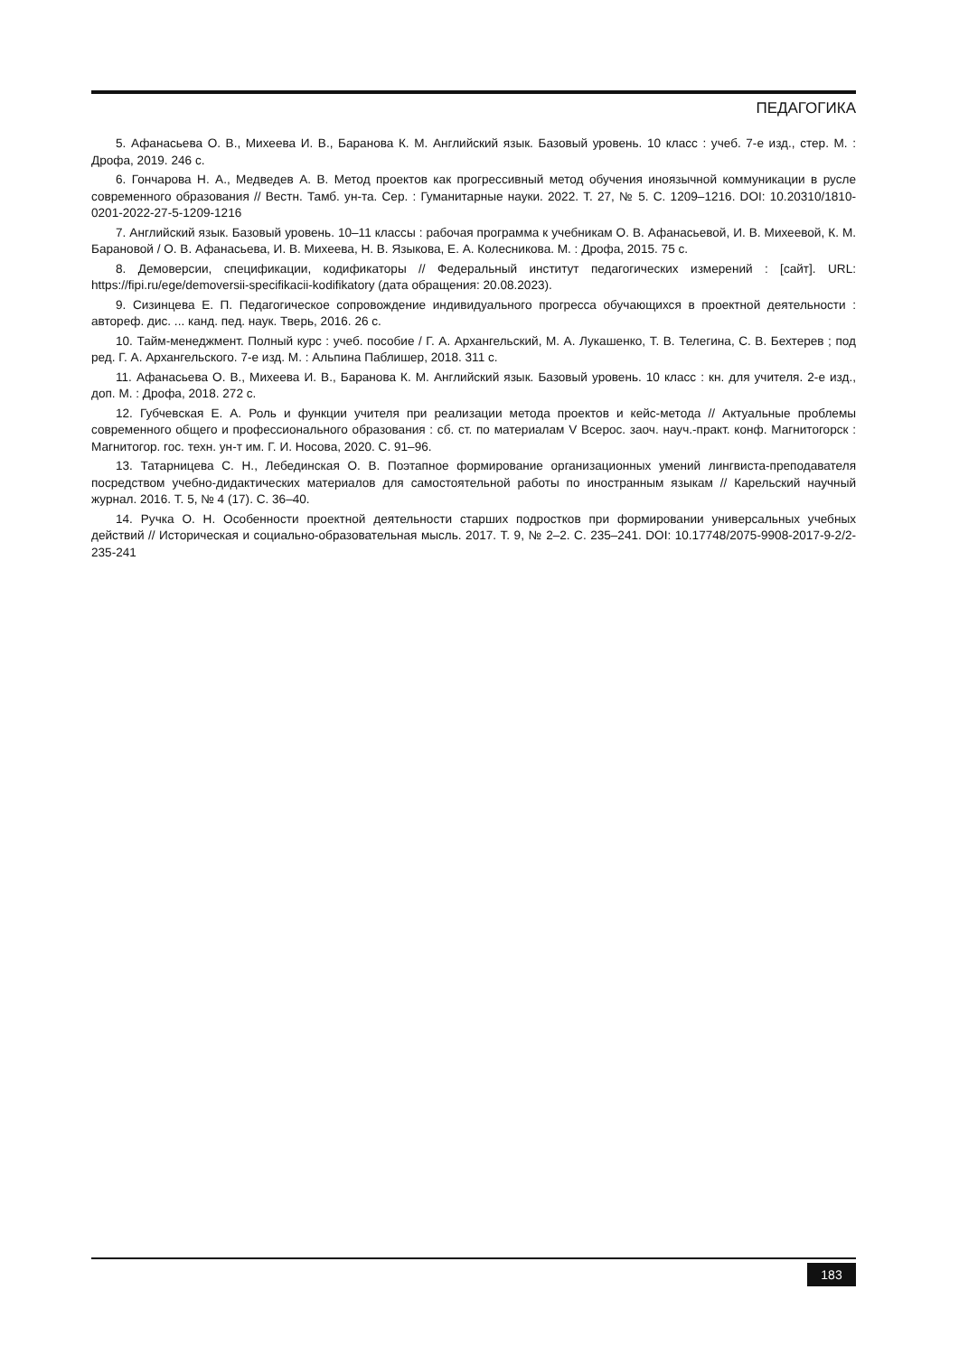ПЕДАГОГИКА
5. Афанасьева О. В., Михеева И. В., Баранова К. М. Английский язык. Базовый уровень. 10 класс : учеб. 7-е изд., стер. М. : Дрофа, 2019. 246 с.
6. Гончарова Н. А., Медведев А. В. Метод проектов как прогрессивный метод обучения иноязычной коммуникации в русле современного образования // Вестн. Тамб. ун-та. Сер. : Гуманитарные науки. 2022. Т. 27, № 5. С. 1209–1216. DOI: 10.20310/1810-0201-2022-27-5-1209-1216
7. Английский язык. Базовый уровень. 10–11 классы : рабочая программа к учебникам О. В. Афанасьевой, И. В. Михеевой, К. М. Барановой / О. В. Афанасьева, И. В. Михеева, Н. В. Языкова, Е. А. Колесникова. М. : Дрофа, 2015. 75 с.
8. Демоверсии, спецификации, кодификаторы // Федеральный институт педагогических измерений : [сайт]. URL: https://fipi.ru/ege/demoversii-specifikacii-kodifikatory (дата обращения: 20.08.2023).
9. Сизинцева Е. П. Педагогическое сопровождение индивидуального прогресса обучающихся в проектной деятельности : автореф. дис. ... канд. пед. наук. Тверь, 2016. 26 с.
10. Тайм-менеджмент. Полный курс : учеб. пособие / Г. А. Архангельский, М. А. Лукашенко, Т. В. Телегина, С. В. Бехтерев ; под ред. Г. А. Архангельского. 7-е изд. М. : Альпина Паблишер, 2018. 311 с.
11. Афанасьева О. В., Михеева И. В., Баранова К. М. Английский язык. Базовый уровень. 10 класс : кн. для учителя. 2-е изд., доп. М. : Дрофа, 2018. 272 с.
12. Губчевская Е. А. Роль и функции учителя при реализации метода проектов и кейс-метода // Актуальные проблемы современного общего и профессионального образования : сб. ст. по материалам V Всерос. заоч. науч.-практ. конф. Магнитогорск : Магнитогор. гос. техн. ун-т им. Г. И. Носова, 2020. С. 91–96.
13. Татарницева С. Н., Лебединская О. В. Поэтапное формирование организационных умений лингвиста-преподавателя посредством учебно-дидактических материалов для самостоятельной работы по иностранным языкам // Карельский научный журнал. 2016. Т. 5, № 4 (17). С. 36–40.
14. Ручка О. Н. Особенности проектной деятельности старших подростков при формировании универсальных учебных действий // Историческая и социально-образовательная мысль. 2017. Т. 9, № 2–2. С. 235–241. DOI: 10.17748/2075-9908-2017-9-2/2-235-241
183